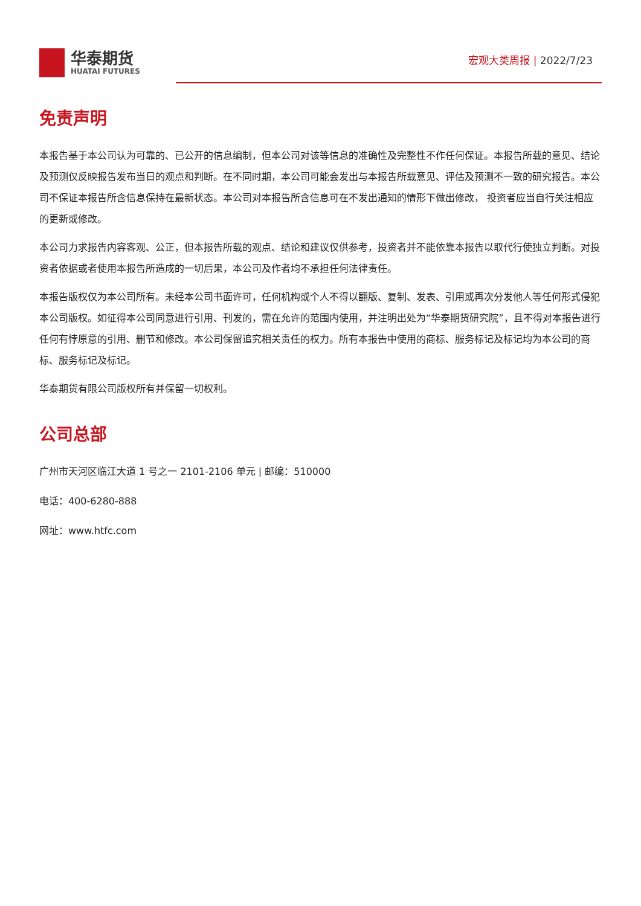华泰期货
HUATAI FUTURES
宏观大类周报 | 2022/7/23
免责声明
本报告基于本公司认为可靠的、已公开的信息编制，但本公司对该等信息的准确性及完整性不作任何保证。本报告所载的意见、结论及预测仅反映报告发布当日的观点和判断。在不同时期，本公司可能会发出与本报告所载意见、评估及预测不一致的研究报告。本公司不保证本报告所含信息保持在最新状态。本公司对本报告所含信息可在不发出通知的情形下做出修改， 投资者应当自行关注相应的更新或修改。
本公司力求报告内容客观、公正，但本报告所载的观点、结论和建议仅供参考，投资者并不能依靠本报告以取代行使独立判断。对投资者依据或者使用本报告所造成的一切后果，本公司及作者均不承担任何法律责任。
本报告版权仅为本公司所有。未经本公司书面许可，任何机构或个人不得以翻版、复制、发表、引用或再次分发他人等任何形式侵犯本公司版权。如征得本公司同意进行引用、刊发的，需在允许的范围内使用，并注明出处为“华泰期货研究院”，且不得对本报告进行任何有悖原意的引用、删节和修改。本公司保留追究相关责任的权力。所有本报告中使用的商标、服务标记及标记均为本公司的商标、服务标记及标记。
华泰期货有限公司版权所有并保留一切权利。
公司总部
广州市天河区临江大道 1 号之一 2101-2106 单元 | 邮编：510000
电话：400-6280-888
网址：www.htfc.com